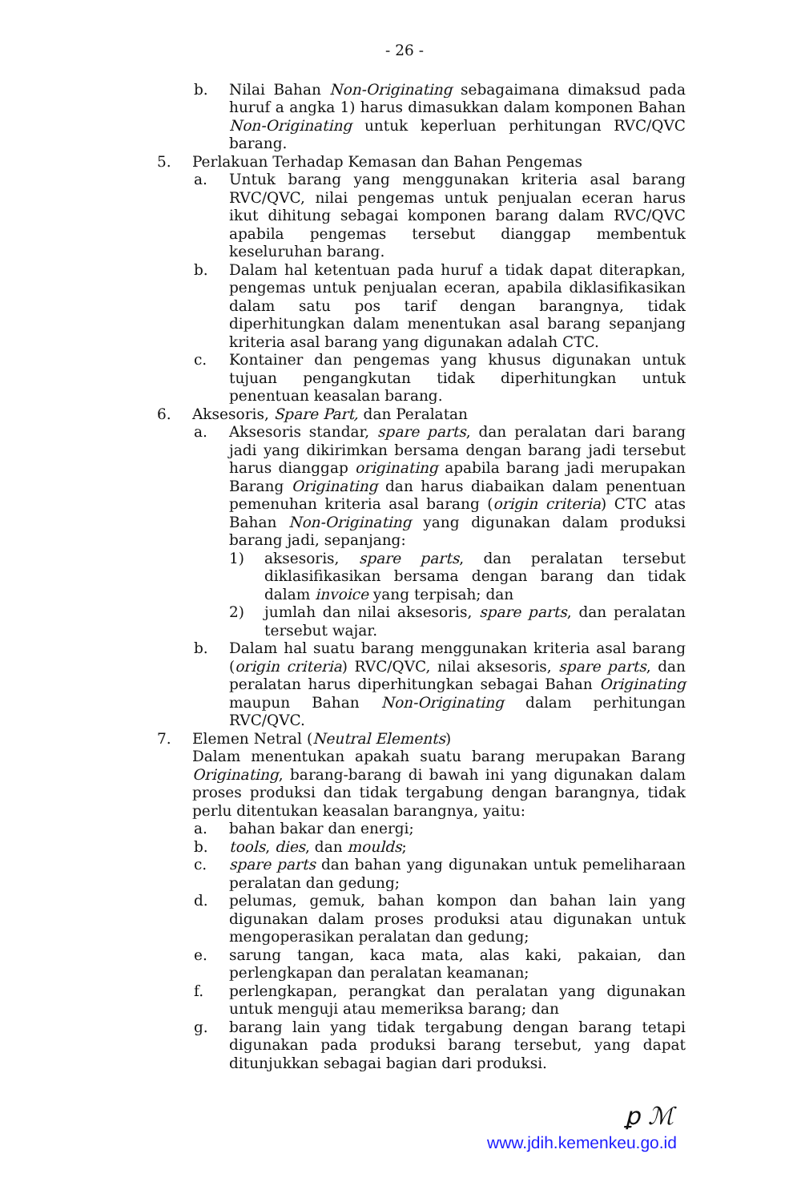- 26 -
b. Nilai Bahan Non-Originating sebagaimana dimaksud pada huruf a angka 1) harus dimasukkan dalam komponen Bahan Non-Originating untuk keperluan perhitungan RVC/QVC barang.
5. Perlakuan Terhadap Kemasan dan Bahan Pengemas
a. Untuk barang yang menggunakan kriteria asal barang RVC/QVC, nilai pengemas untuk penjualan eceran harus ikut dihitung sebagai komponen barang dalam RVC/QVC apabila pengemas tersebut dianggap membentuk keseluruhan barang.
b. Dalam hal ketentuan pada huruf a tidak dapat diterapkan, pengemas untuk penjualan eceran, apabila diklasifikasikan dalam satu pos tarif dengan barangnya, tidak diperhitungkan dalam menentukan asal barang sepanjang kriteria asal barang yang digunakan adalah CTC.
c. Kontainer dan pengemas yang khusus digunakan untuk tujuan pengangkutan tidak diperhitungkan untuk penentuan keasalan barang.
6. Aksesoris, Spare Part, dan Peralatan
a. Aksesoris standar, spare parts, dan peralatan dari barang jadi yang dikirimkan bersama dengan barang jadi tersebut harus dianggap originating apabila barang jadi merupakan Barang Originating dan harus diabaikan dalam penentuan pemenuhan kriteria asal barang (origin criteria) CTC atas Bahan Non-Originating yang digunakan dalam produksi barang jadi, sepanjang:
1) aksesoris, spare parts, dan peralatan tersebut diklasifikasikan bersama dengan barang dan tidak dalam invoice yang terpisah; dan
2) jumlah dan nilai aksesoris, spare parts, dan peralatan tersebut wajar.
b. Dalam hal suatu barang menggunakan kriteria asal barang (origin criteria) RVC/QVC, nilai aksesoris, spare parts, dan peralatan harus diperhitungkan sebagai Bahan Originating maupun Bahan Non-Originating dalam perhitungan RVC/QVC.
7. Elemen Netral (Neutral Elements)
Dalam menentukan apakah suatu barang merupakan Barang Originating, barang-barang di bawah ini yang digunakan dalam proses produksi dan tidak tergabung dengan barangnya, tidak perlu ditentukan keasalan barangnya, yaitu:
a. bahan bakar dan energi;
b. tools, dies, dan moulds;
c. spare parts dan bahan yang digunakan untuk pemeliharaan peralatan dan gedung;
d. pelumas, gemuk, bahan kompon dan bahan lain yang digunakan dalam proses produksi atau digunakan untuk mengoperasikan peralatan dan gedung;
e. sarung tangan, kaca mata, alas kaki, pakaian, dan perlengkapan dan peralatan keamanan;
f. perlengkapan, perangkat dan peralatan yang digunakan untuk menguji atau memeriksa barang; dan
g. barang lain yang tidak tergabung dengan barang tetapi digunakan pada produksi barang tersebut, yang dapat ditunjukkan sebagai bagian dari produksi.
ꝑ ℳ
www.jdih.kemenkeu.go.id